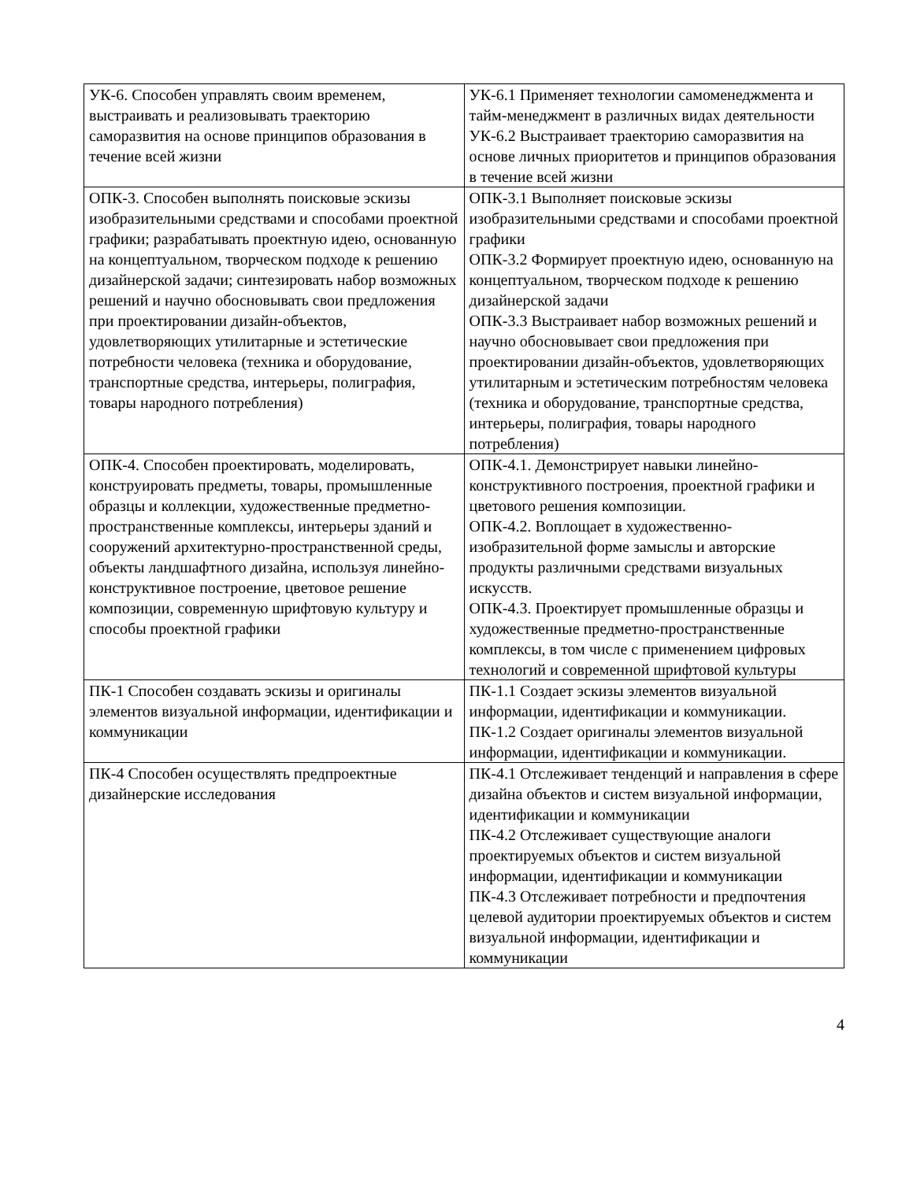| УК-6. Способен управлять своим временем, выстраивать и реализовывать траекторию саморазвития на основе принципов образования в течение всей жизни | УК-6.1 Применяет технологии самоменеджмента и тайм-менеджмент в различных видах деятельности УК-6.2 Выстраивает траекторию саморазвития на основе личных приоритетов и принципов образования в течение всей жизни |
| ОПК-3. Способен выполнять поисковые эскизы изобразительными средствами и способами проектной графики; разрабатывать проектную идею, основанную на концептуальном, творческом подходе к решению дизайнерской задачи; синтезировать набор возможных решений и научно обосновывать свои предложения при проектировании дизайн-объектов, удовлетворяющих утилитарные и эстетические потребности человека (техника и оборудование, транспортные средства, интерьеры, полиграфия, товары народного потребления) | ОПК-3.1 Выполняет поисковые эскизы изобразительными средствами и способами проектной графики ОПК-3.2 Формирует проектную идею, основанную на концептуальном, творческом подходе к решению дизайнерской задачи ОПК-3.3 Выстраивает набор возможных решений и научно обосновывает свои предложения при проектировании дизайн-объектов, удовлетворяющих утилитарным и эстетическим потребностям человека (техника и оборудование, транспортные средства, интерьеры, полиграфия, товары народного потребления) |
| ОПК-4. Способен проектировать, моделировать, конструировать предметы, товары, промышленные образцы и коллекции, художественные предметно-пространственные комплексы, интерьеры зданий и сооружений архитектурно-пространственной среды, объекты ландшафтного дизайна, используя линейно-конструктивное построение, цветовое решение композиции, современную шрифтовую культуру и способы проектной графики | ОПК-4.1. Демонстрирует навыки линейно-конструктивного построения, проектной графики и цветового решения композиции. ОПК-4.2. Воплощает в художественно-изобразительной форме замыслы и авторские продукты различными средствами визуальных искусств. ОПК-4.3. Проектирует промышленные образцы и художественные предметно-пространственные комплексы, в том числе с применением цифровых технологий и современной шрифтовой культуры |
| ПК-1 Способен создавать эскизы и оригиналы элементов визуальной информации, идентификации и коммуникации | ПК-1.1 Создает эскизы элементов визуальной информации, идентификации и коммуникации. ПК-1.2 Создает оригиналы элементов визуальной информации, идентификации и коммуникации. |
| ПК-4 Способен осуществлять предпроектные дизайнерские исследования | ПК-4.1 Отслеживает тенденций и направления в сфере дизайна объектов и систем визуальной информации, идентификации и коммуникации ПК-4.2 Отслеживает существующие аналоги проектируемых объектов и систем визуальной информации, идентификации и коммуникации ПК-4.3 Отслеживает потребности и предпочтения целевой аудитории проектируемых объектов и систем визуальной информации, идентификации и коммуникации |
4